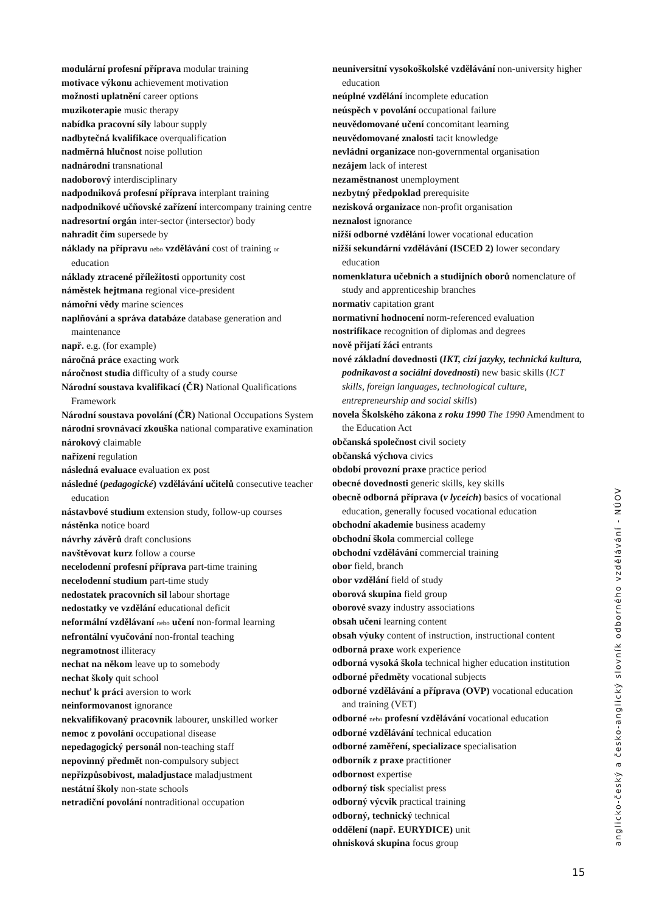modulární profesní příprava modular training
motivace výkonu achievement motivation
možnosti uplatnění career options
muzikoterapie music therapy
nabídka pracovní síly labour supply
nadbytečná kvalifikace overqualification
nadměrná hlučnost noise pollution
nadnárodní transnational
nadoborový interdisciplinary
nadpodniková profesní příprava interplant training
nadpodnikové učňovské zařízení intercompany training centre
nadresortní orgán inter-sector (intersector) body
nahradit čím supersede by
náklady na přípravu nebo vzdělávání cost of training or education
náklady ztracené příležitosti opportunity cost
náměstek hejtmana regional vice-president
námořní vědy marine sciences
naplňování a správa databáze database generation and maintenance
např. e.g. (for example)
náročná práce exacting work
náročnost studia difficulty of a study course
Národní soustava kvalifikací (ČR) National Qualifications Framework
Národní soustava povolání (ČR) National Occupations System
národní srovnávací zkouška national comparative examination
nárokový claimable
nařízení regulation
následná evaluace evaluation ex post
následné (pedagogické) vzdělávání učitelů consecutive teacher education
nástavbové studium extension study, follow-up courses
nástěnka notice board
návrhy závěrů draft conclusions
navštěvovat kurz follow a course
necelodenní profesní příprava part-time training
necelodenní studium part-time study
nedostatek pracovních sil labour shortage
nedostatky ve vzdělání educational deficit
neformální vzdělávaní nebo učení non-formal learning
nefrontální vyučování non-frontal teaching
negramotnost illiteracy
nechat na někom leave up to somebody
nechat školy quit school
nechuť k práci aversion to work
neinformovanost ignorance
nekvalifikovaný pracovník labourer, unskilled worker
nemoc z povolání occupational disease
nepedagogický personál non-teaching staff
nepovinný předmět non-compulsory subject
nepřizpůsobivost, maladjustace maladjustment
nestátní školy non-state schools
netradiční povolání nontraditional occupation
neuniversitní vysokoškolské vzdělávání non-university higher education
neúplné vzdělání incomplete education
neúspěch v povolání occupational failure
neuvědomované učení concomitant learning
neuvědomované znalosti tacit knowledge
nevládní organizace non-governmental organisation
nezájem lack of interest
nezaměstnanost unemployment
nezbytný předpoklad prerequisite
nezisková organizace non-profit organisation
neznalost ignorance
nižší odborné vzdělání lower vocational education
nižší sekundární vzdělávání (ISCED 2) lower secondary education
nomenklatura učebních a studijních oborů nomenclature of study and apprenticeship branches
normativ capitation grant
normativní hodnocení norm-referenced evaluation
nostrifikace recognition of diplomas and degrees
nově přijatí žáci entrants
nové základní dovednosti (IKT, cizí jazyky, technická kultura, podnikavost a sociální dovednosti) new basic skills (ICT skills, foreign languages, technological culture, entrepreneurship and social skills)
novela Školského zákona z roku 1990 The 1990 Amendment to the Education Act
občanská společnost civil society
občanská výchova civics
období provozní praxe practice period
obecné dovednosti generic skills, key skills
obecně odborná příprava (v lyceích) basics of vocational education, generally focused vocational education
obchodní akademie business academy
obchodní škola commercial college
obchodní vzdělávání commercial training
obor field, branch
obor vzdělání field of study
oborová skupina field group
oborové svazy industry associations
obsah učení learning content
obsah výuky content of instruction, instructional content
odborná praxe work experience
odborná vysoká škola technical higher education institution
odborné předměty vocational subjects
odborné vzdělávání a příprava (OVP) vocational education and training (VET)
odborné nebo profesní vzdělávání vocational education
odborné vzdělávání technical education
odborné zaměření, specializace specialisation
odborník z praxe practitioner
odbornost expertise
odborný tisk specialist press
odborný výcvik practical training
odborný, technický technical
oddělení (např. EURYDICE) unit
ohnisková skupina focus group
anglicko-český a česko-anglický slovník odborného vzdělávání - NÚOV
15